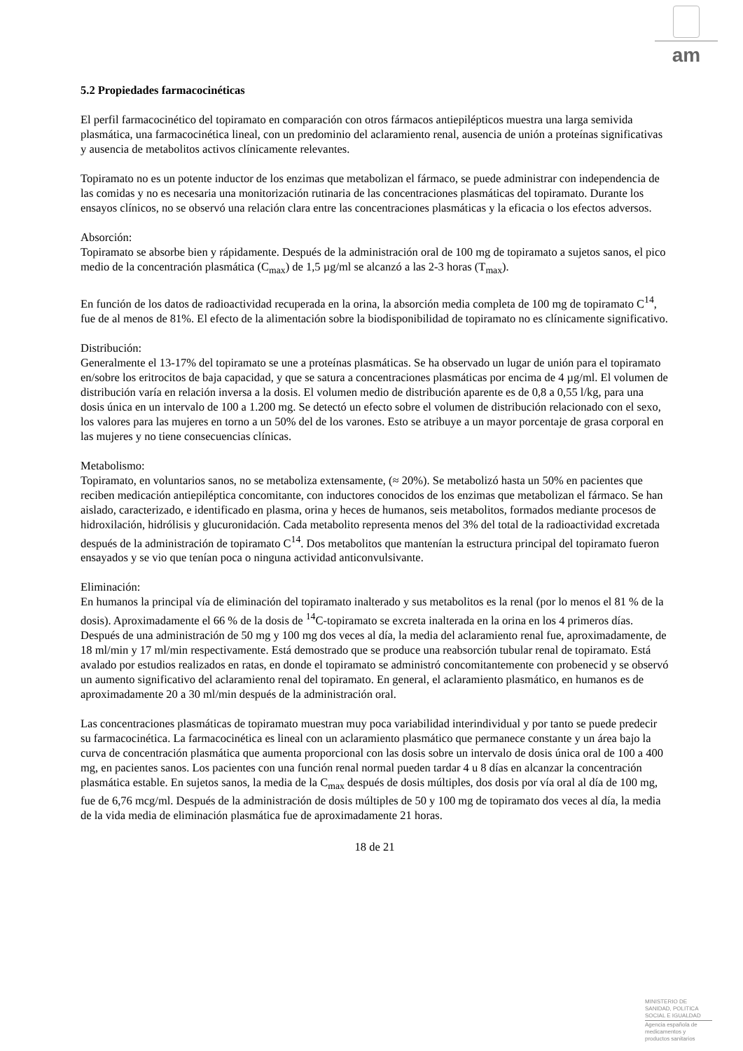am
5.2 Propiedades farmacocinéticas
El perfil farmacocinético del topiramato en comparación con otros fármacos antiepilépticos muestra una larga semivida plasmática, una farmacocinética lineal, con un predominio del aclaramiento renal, ausencia de unión a proteínas significativas y ausencia de metabolitos activos clínicamente relevantes.
Topiramato no es un potente inductor de los enzimas que metabolizan el fármaco, se puede administrar con independencia de las comidas y no es necesaria una monitorización rutinaria de las concentraciones plasmáticas del topiramato. Durante los ensayos clínicos, no se observó una relación clara entre las concentraciones plasmáticas y la eficacia o los efectos adversos.
Absorción:
Topiramato se absorbe bien y rápidamente. Después de la administración oral de 100 mg de topiramato a sujetos sanos, el pico medio de la concentración plasmática (C<sub>max</sub>) de 1,5 µg/ml se alcanzó a las 2-3 horas (T<sub>max</sub>).
En función de los datos de radioactividad recuperada en la orina, la absorción media completa de 100 mg de topiramato C<sup>14</sup>, fue de al menos de 81%. El efecto de la alimentación sobre la biodisponibilidad de topiramato no es clínicamente significativo.
Distribución:
Generalmente el 13-17% del topiramato se une a proteínas plasmáticas. Se ha observado un lugar de unión para el topiramato en/sobre los eritrocitos de baja capacidad, y que se satura a concentraciones plasmáticas por encima de 4 µg/ml. El volumen de distribución varía en relación inversa a la dosis. El volumen medio de distribución aparente es de 0,8 a 0,55 l/kg, para una dosis única en un intervalo de 100 a 1.200 mg. Se detectó un efecto sobre el volumen de distribución relacionado con el sexo, los valores para las mujeres en torno a un 50% del de los varones. Esto se atribuye a un mayor porcentaje de grasa corporal en las mujeres y no tiene consecuencias clínicas.
Metabolismo:
Topiramato, en voluntarios sanos, no se metaboliza extensamente, (≈ 20%). Se metabolizó hasta un 50% en pacientes que reciben medicación antiepiléptica concomitante, con inductores conocidos de los enzimas que metabolizan el fármaco. Se han aislado, caracterizado, e identificado en plasma, orina y heces de humanos, seis metabolitos, formados mediante procesos de hidroxilación, hidrólisis y glucuronidación. Cada metabolito representa menos del 3% del total de la radioactividad excretada después de la administración de topiramato C<sup>14</sup>. Dos metabolitos que mantenían la estructura principal del topiramato fueron ensayados y se vio que tenían poca o ninguna actividad anticonvulsivante.
Eliminación:
En humanos la principal vía de eliminación del topiramato inalterado y sus metabolitos es la renal (por lo menos el 81 % de la dosis). Aproximadamente el 66 % de la dosis de <sup>14</sup>C-topiramato se excreta inalterada en la orina en los 4 primeros días. Después de una administración de 50 mg y 100 mg dos veces al día, la media del aclaramiento renal fue, aproximadamente, de 18 ml/min y 17 ml/min respectivamente. Está demostrado que se produce una reabsorción tubular renal de topiramato. Está avalado por estudios realizados en ratas, en donde el topiramato se administró concomitantemente con probenecid y se observó un aumento significativo del aclaramiento renal del topiramato. En general, el aclaramiento plasmático, en humanos es de aproximadamente 20 a 30 ml/min después de la administración oral.
Las concentraciones plasmáticas de topiramato muestran muy poca variabilidad interindividual y por tanto se puede predecir su farmacocinética. La farmacocinética es lineal con un aclaramiento plasmático que permanece constante y un área bajo la curva de concentración plasmática que aumenta proporcional con las dosis sobre un intervalo de dosis única oral de 100 a 400 mg, en pacientes sanos. Los pacientes con una función renal normal pueden tardar 4 u 8 días en alcanzar la concentración plasmática estable. En sujetos sanos, la media de la C<sub>max</sub> después de dosis múltiples, dos dosis por vía oral al día de 100 mg, fue de 6,76 mcg/ml. Después de la administración de dosis múltiples de 50 y 100 mg de topiramato dos veces al día, la media de la vida media de eliminación plasmática fue de aproximadamente 21 horas.
18 de 21
MINISTERIO DE
SANIDAD, POLITICA
SOCIAL E IGUALDAD
Agencia española de
medicamentos y
productos sanitarios